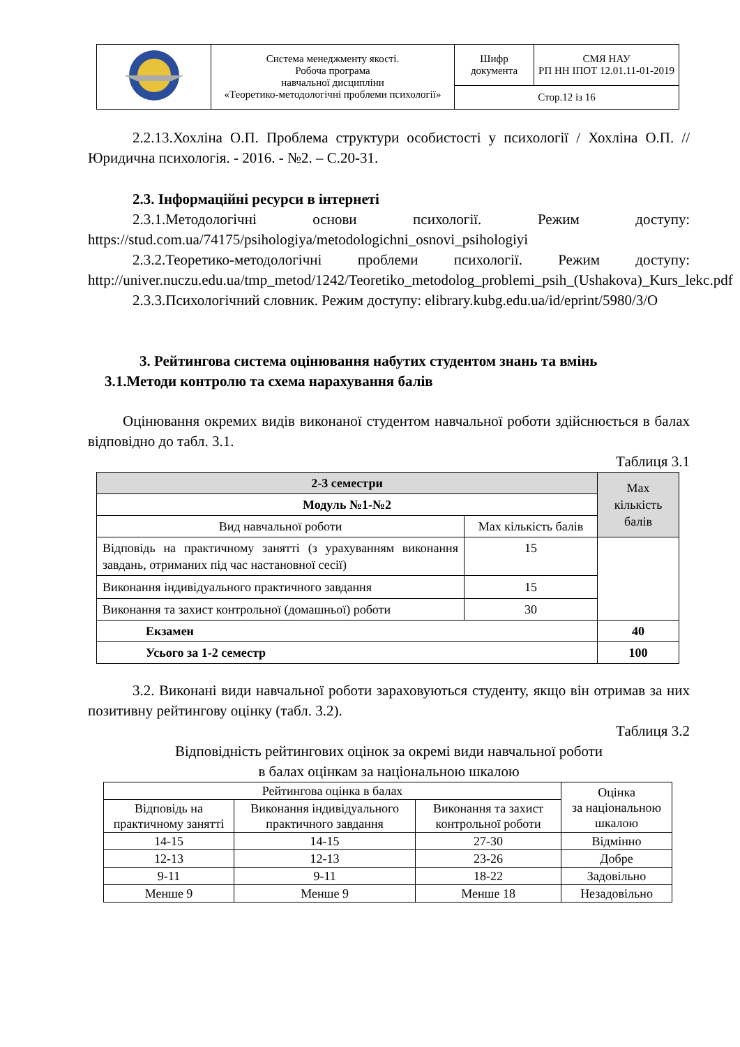| | Система менеджменту якості. Робоча програма навчальної дисципліни «Теоретико-методологічні проблеми психології» | Шифр документа | СМЯ НАУ РП НН ІПОТ 12.01.11-01-2019 |
| | | Стор.12 із 16 | |
2.2.13.Хохліна О.П. Проблема структури особистості у психології / Хохліна О.П. // Юридична психологія. - 2016. - №2. – С.20-31.
2.3. Інформаційні ресурси в інтернеті
2.3.1.Методологічні основи психології. Режим доступу: https://stud.com.ua/74175/psihologiya/metodologichni_osnovi_psihologiyi
2.3.2.Теоретико-методологічні проблеми психології. Режим доступу: http://univer.nuczu.edu.ua/tmp_metod/1242/Teoretiko_metodolog_problemi_psih_(Ushakova)_Kurs_lekc.pdf
2.3.3.Психологічний словник. Режим доступу: elibrary.kubg.edu.ua/id/eprint/5980/3/O
3. Рейтингова система оцінювання набутих студентом знань та вмінь
3.1.Методи контролю та схема нарахування балів
Оцінювання окремих видів виконаної студентом навчальної роботи здійснюється в балах відповідно до табл. 3.1.
Таблиця 3.1
| 2-3 семестри | | Max кількість балів |
| Модуль №1-№2 | | |
| Вид навчальної роботи | Max кількість балів | |
| Відповідь на практичному занятті (з урахуванням виконання завдань, отриманих під час настановної сесії) | 15 | |
| Виконання індивідуального практичного завдання | 15 | |
| Виконання та захист контрольної (домашньої) роботи | 30 | |
| Екзамен | | 40 |
| Усього за 1-2 семестр | | 100 |
3.2. Виконані види навчальної роботи зараховуються студенту, якщо він отримав за них позитивну рейтингову оцінку (табл. 3.2).
Таблиця 3.2
Відповідність рейтингових оцінок за окремі види навчальної роботи
в балах оцінкам за національною шкалою
| Рейтингова оцінка в балах | | | Оцінка за національною шкалою |
| Відповідь на практичному занятті | Виконання індивідуального практичного завдання | Виконання та захист контрольної роботи | |
| 14-15 | 14-15 | 27-30 | Відмінно |
| 12-13 | 12-13 | 23-26 | Добре |
| 9-11 | 9-11 | 18-22 | Задовільно |
| Менше 9 | Менше 9 | Менше 18 | Незадовільно |